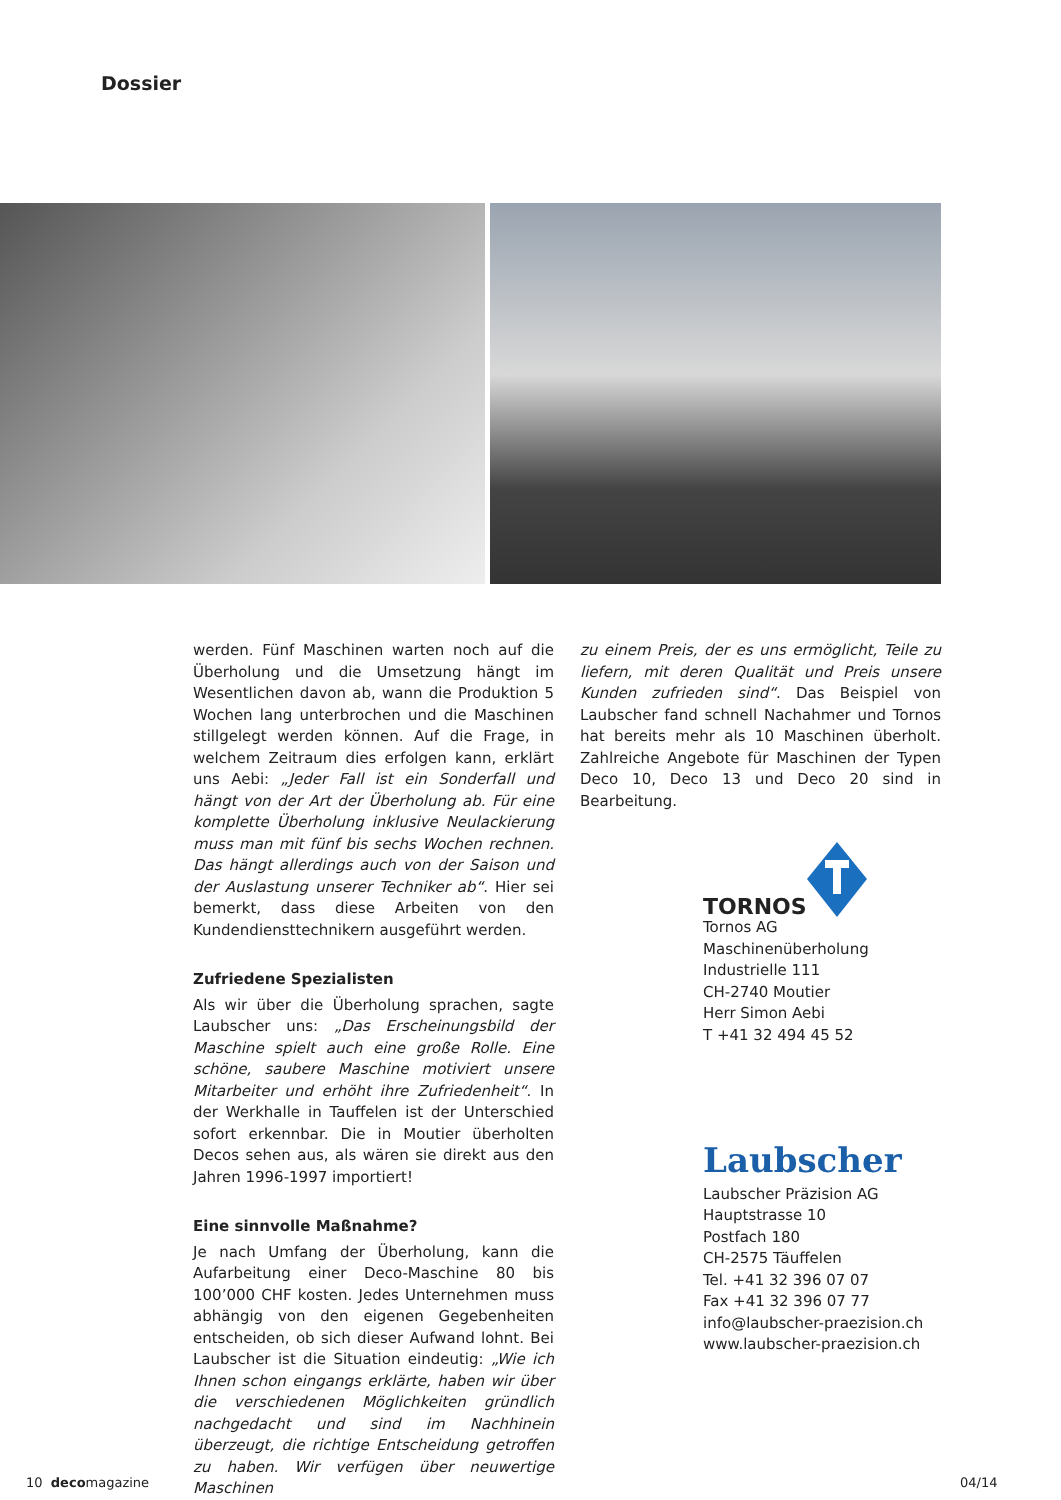Dossier
werden. Fünf Maschinen warten noch auf die Überholung und die Umsetzung hängt im Wesentlichen davon ab, wann die Produktion 5 Wochen lang unterbrochen und die Maschinen stillgelegt werden können. Auf die Frage, in welchem Zeitraum dies erfolgen kann, erklärt uns Aebi: „Jeder Fall ist ein Sonderfall und hängt von der Art der Überholung ab. Für eine komplette Überholung inklusive Neulackierung muss man mit fünf bis sechs Wochen rechnen. Das hängt allerdings auch von der Saison und der Auslastung unserer Techniker ab“. Hier sei bemerkt, dass diese Arbeiten von den Kundendiensttechnikern ausgeführt werden.
Zufriedene Spezialisten
Als wir über die Überholung sprachen, sagte Laubscher uns: „Das Erscheinungsbild der Maschine spielt auch eine große Rolle. Eine schöne, saubere Maschine motiviert unsere Mitarbeiter und erhöht ihre Zufriedenheit“. In der Werkhalle in Tauffelen ist der Unterschied sofort erkennbar. Die in Moutier überholten Decos sehen aus, als wären sie direkt aus den Jahren 1996-1997 importiert!
Eine sinnvolle Maßnahme?
Je nach Umfang der Überholung, kann die Aufarbeitung einer Deco-Maschine 80 bis 100’000 CHF kosten. Jedes Unternehmen muss abhängig von den eigenen Gegebenheiten entscheiden, ob sich dieser Aufwand lohnt. Bei Laubscher ist die Situation eindeutig: „Wie ich Ihnen schon eingangs erklärte, haben wir über die verschiedenen Möglichkeiten gründlich nachgedacht und sind im Nachhinein überzeugt, die richtige Entscheidung getroffen zu haben. Wir verfügen über neuwertige Maschinen
zu einem Preis, der es uns ermöglicht, Teile zu liefern, mit deren Qualität und Preis unsere Kunden zufrieden sind“. Das Beispiel von Laubscher fand schnell Nachahmer und Tornos hat bereits mehr als 10 Maschinen überholt. Zahlreiche Angebote für Maschinen der Typen Deco 10, Deco 13 und Deco 20 sind in Bearbeitung.
TORNOS
Tornos AG
Maschinenüberholung
Industrielle 111
CH-2740 Moutier
Herr Simon Aebi
T +41 32 494 45 52
Laubscher
Laubscher Präzision AG
Hauptstrasse 10
Postfach 180
CH-2575 Täuffelen
Tel. +41 32 396 07 07
Fax +41 32 396 07 77
info@laubscher-praezision.ch
www.laubscher-praezision.ch
10 decomagazine 04/14